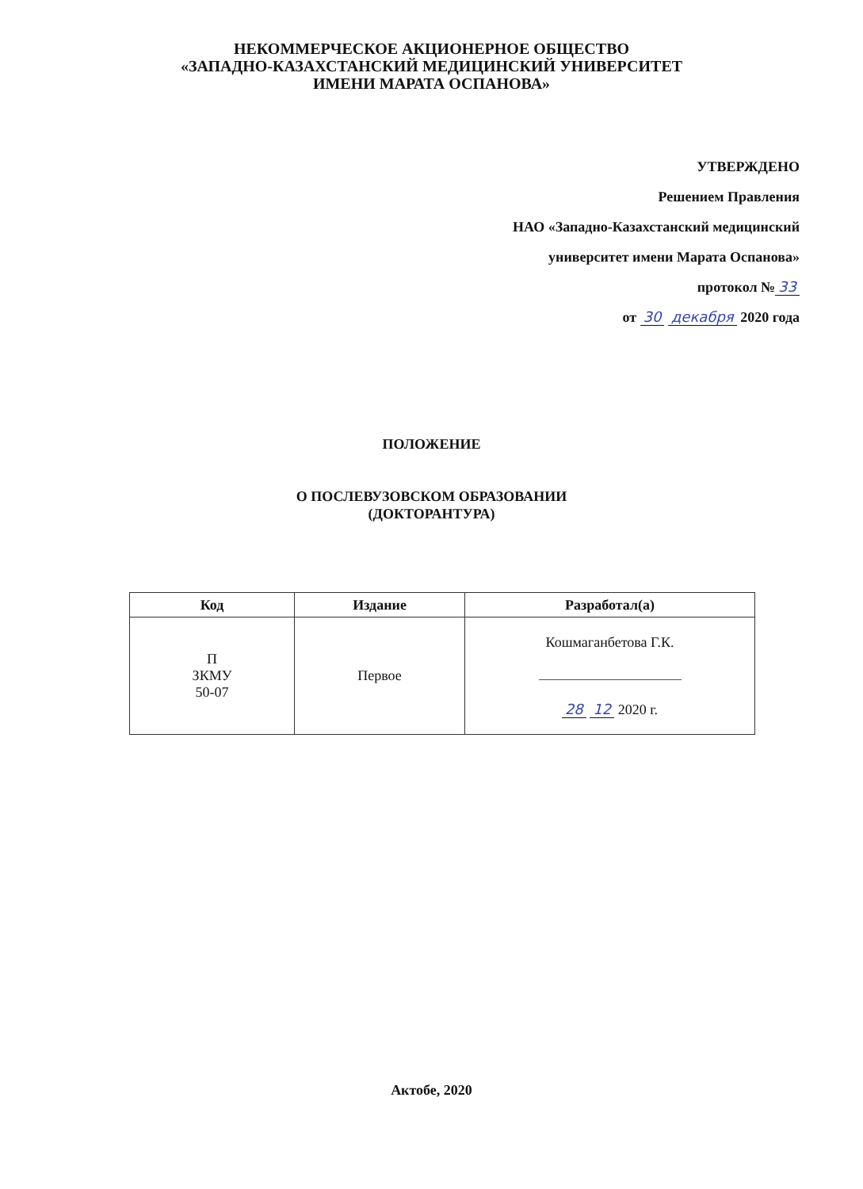НЕКОММЕРЧЕСКОЕ АКЦИОНЕРНОЕ ОБЩЕСТВО
«ЗАПАДНО-КАЗАХСТАНСКИЙ МЕДИЦИНСКИЙ УНИВЕРСИТЕТ
ИМЕНИ МАРАТА ОСПАНОВА»
УТВЕРЖДЕНО
Решением Правления
НАО «Западно-Казахстанский медицинский
университет имени Марата Оспанова»
протокол № 33
от 30 декабря 2020 года
ПОЛОЖЕНИЕ
О ПОСЛЕВУЗОВСКОМ ОБРАЗОВАНИИ
(ДОКТОРАНТУРА)
| Код | Издание | Разработал(а) |
| --- | --- | --- |
| П ЗКМУ 50-07 | Первое | Кошмаганбетова Г.К. 28 12 2020 г. |
Актобе, 2020